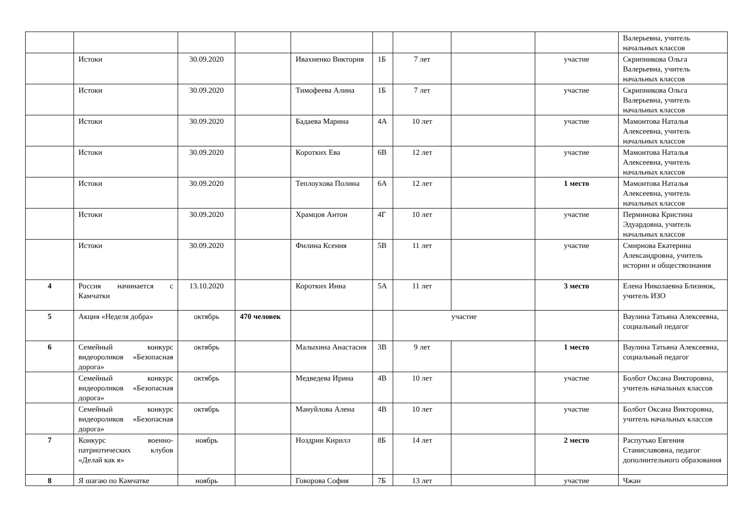| | | | | | | | | | Валерьевна, учитель начальных классов |
| | Истоки | 30.09.2020 | | Ивахненко Виктория | 1Б | 7 лет | | участие | Скрипникова Ольга Валерьевна, учитель начальных классов |
| | Истоки | 30.09.2020 | | Тимофеева Алина | 1Б | 7 лет | | участие | Скрипникова Ольга Валерьевна, учитель начальных классов |
| | Истоки | 30.09.2020 | | Бадаева Марина | 4А | 10 лет | | участие | Мамонтова Наталья Алексеевна, учитель начальных классов |
| | Истоки | 30.09.2020 | | Коротких Ева | 6В | 12 лет | | участие | Мамонтова Наталья Алексеевна, учитель начальных классов |
| | Истоки | 30.09.2020 | | Теплоухова Полина | 6А | 12 лет | | 1 место | Мамонтова Наталья Алексеевна, учитель начальных классов |
| | Истоки | 30.09.2020 | | Храмцов Антон | 4Г | 10 лет | | участие | Перминова Кристина Эдуардовна, учитель начальных классов |
| | Истоки | 30.09.2020 | | Филина Ксения | 5В | 11 лет | | участие | Смирнова Екатерина Александровна, учитель истории и обществознания |
| 4 | Россия начинается с Камчатки | 13.10.2020 | | Коротких Инна | 5А | 11 лет | | 3 место | Елена Николаевна Близнюк, учитель ИЗО |
| 5 | Акция «Неделя добра» | октябрь | 470 человек | | | участие | | | Ваулина Татьяна Алексеевна, социальный педагог |
| 6 | Семейный конкурс видеороликов «Безопасная дорога» | октябрь | | Малыхина Анастасия | 3В | 9 лет | | 1 место | Ваулина Татьяна Алексеевна, социальный педагог |
| | Семейный конкурс видеороликов «Безопасная дорога» | октябрь | | Медведева Ирина | 4В | 10 лет | | участие | Болбот Оксана Викторовна, учитель начальных классов |
| | Семейный конкурс видеороликов «Безопасная дорога» | октябрь | | Мануйлова Алена | 4В | 10 лет | | участие | Болбот Оксана Викторовна, учитель начальных классов |
| 7 | Конкурс военно-патриотических клубов «Делай как я» | ноябрь | | Ноздрин Кирилл | 8Б | 14 лет | | 2 место | Распутько Евгения Станиславовна, педагог дополнительного образования |
| 8 | Я шагаю по Камчатке | ноябрь | | Говорова София | 7Б | 13 лет | | участие | Чжан |